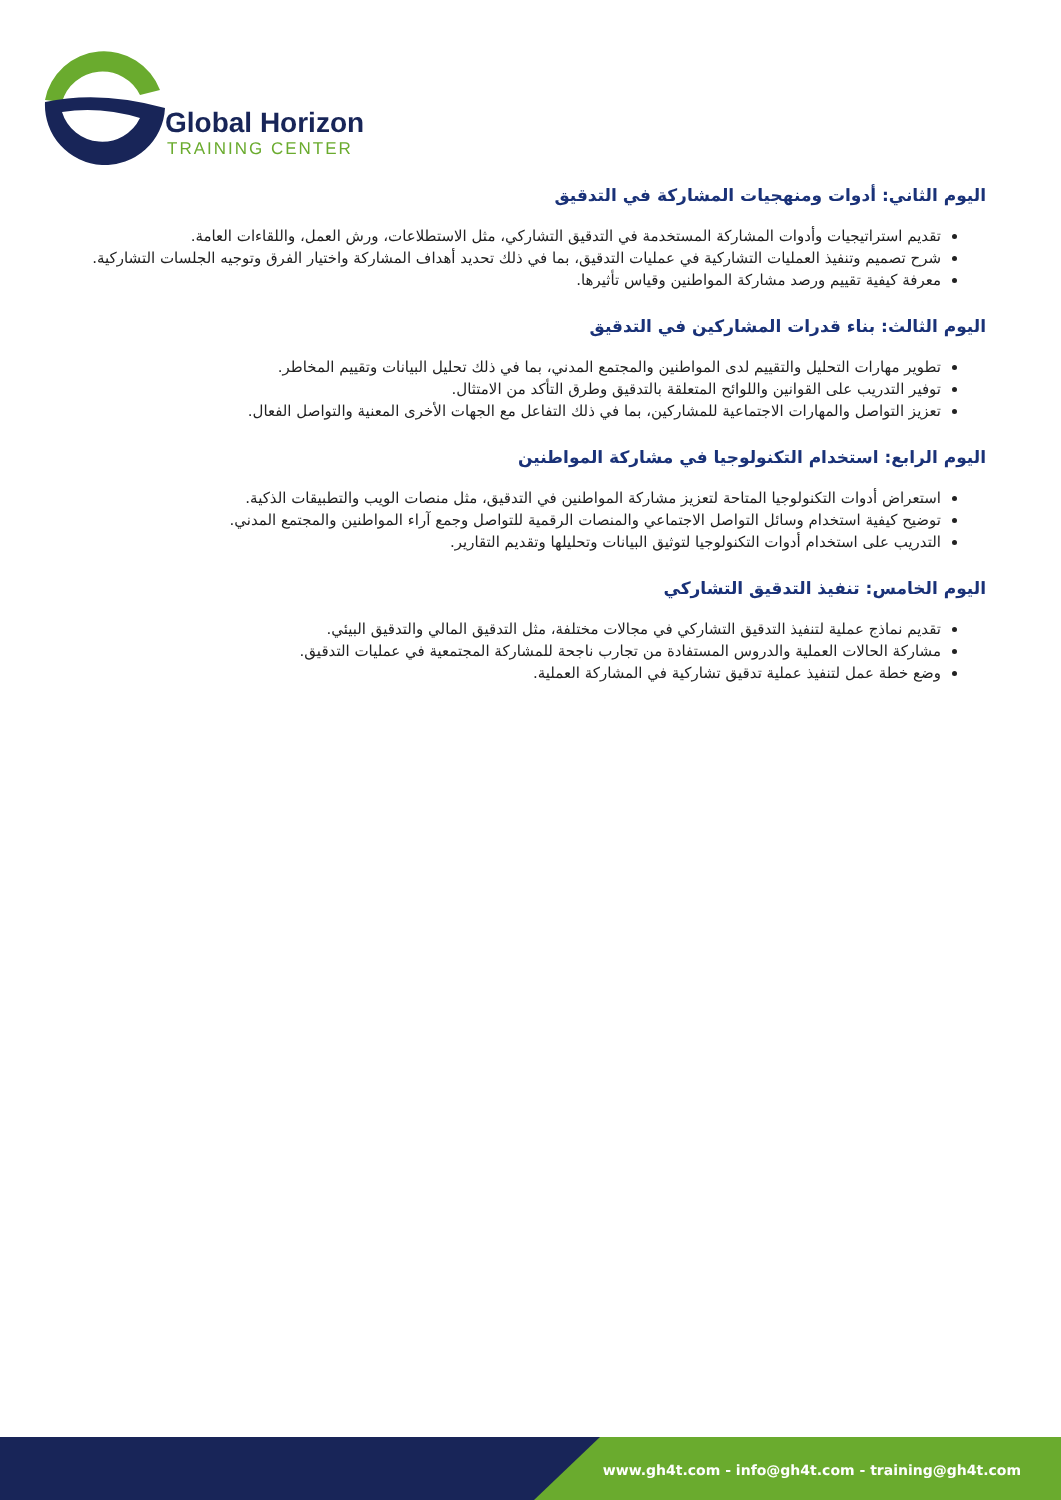Global Horizon
TRAINING CENTER
اليوم الثاني: أدوات ومنهجيات المشاركة في التدقيق
تقديم استراتيجيات وأدوات المشاركة المستخدمة في التدقيق التشاركي، مثل الاستطلاعات، ورش العمل، واللقاءات العامة.
شرح تصميم وتنفيذ العمليات التشاركية في عمليات التدقيق، بما في ذلك تحديد أهداف المشاركة واختيار الفرق وتوجيه الجلسات التشاركية.
معرفة كيفية تقييم ورصد مشاركة المواطنين وقياس تأثيرها.
اليوم الثالث: بناء قدرات المشاركين في التدقيق
تطوير مهارات التحليل والتقييم لدى المواطنين والمجتمع المدني، بما في ذلك تحليل البيانات وتقييم المخاطر.
توفير التدريب على القوانين واللوائح المتعلقة بالتدقيق وطرق التأكد من الامتثال.
تعزيز التواصل والمهارات الاجتماعية للمشاركين، بما في ذلك التفاعل مع الجهات الأخرى المعنية والتواصل الفعال.
اليوم الرابع: استخدام التكنولوجيا في مشاركة المواطنين
استعراض أدوات التكنولوجيا المتاحة لتعزيز مشاركة المواطنين في التدقيق، مثل منصات الويب والتطبيقات الذكية.
توضيح كيفية استخدام وسائل التواصل الاجتماعي والمنصات الرقمية للتواصل وجمع آراء المواطنين والمجتمع المدني.
التدريب على استخدام أدوات التكنولوجيا لتوثيق البيانات وتحليلها وتقديم التقارير.
اليوم الخامس: تنفيذ التدقيق التشاركي
تقديم نماذج عملية لتنفيذ التدقيق التشاركي في مجالات مختلفة، مثل التدقيق المالي والتدقيق البيئي.
مشاركة الحالات العملية والدروس المستفادة من تجارب ناجحة للمشاركة المجتمعية في عمليات التدقيق.
وضع خطة عمل لتنفيذ عملية تدقيق تشاركية في المشاركة العملية.
www.gh4t.com - info@gh4t.com - training@gh4t.com